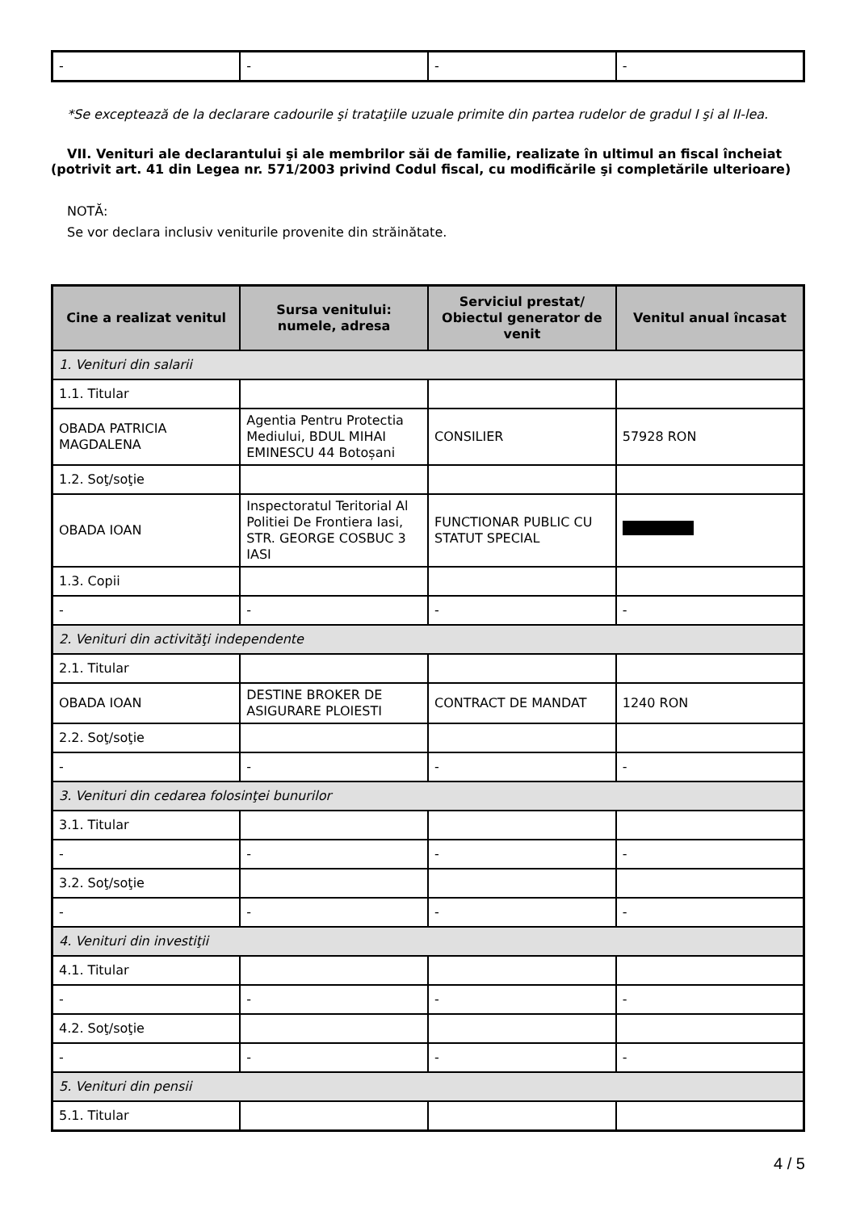| - | - | - | - |
*Se exceptează de la declarare cadourile şi trataţiile uzuale primite din partea rudelor de gradul I şi al II-lea.
VII. Venituri ale declarantului şi ale membrilor săi de familie, realizate în ultimul an fiscal încheiat (potrivit art. 41 din Legea nr. 571/2003 privind Codul fiscal, cu modificările şi completările ulterioare)
NOTĂ:
Se vor declara inclusiv veniturile provenite din străinătate.
| Cine a realizat venitul | Sursa venitului: numele, adresa | Serviciul prestat/ Obiectul generator de venit | Venitul anual încasat |
| --- | --- | --- | --- |
| 1. Venituri din salarii | | | |
| 1.1. Titular | | | |
| OBADA PATRICIA MAGDALENA | Agentia Pentru Protectia Mediului, BDUL MIHAI EMINESCU 44 Botoșani | CONSILIER | 57928 RON |
| 1.2. Soţ/soţie | | | |
| OBADA IOAN | Inspectoratul Teritorial Al Politiei De Frontiera Iasi, STR. GEORGE COSBUC 3 IASI | FUNCTIONAR PUBLIC CU STATUT SPECIAL | |
| 1.3. Copii | | | |
| - | - | - | - |
| 2. Venituri din activităţi independente | | | |
| 2.1. Titular | | | |
| OBADA IOAN | DESTINE BROKER DE ASIGURARE PLOIESTI | CONTRACT DE MANDAT | 1240 RON |
| 2.2. Soţ/soţie | | | |
| - | - | - | - |
| 3. Venituri din cedarea folosinţei bunurilor | | | |
| 3.1. Titular | | | |
| - | - | - | - |
| 3.2. Soţ/soţie | | | |
| - | - | - | - |
| 4. Venituri din investiţii | | | |
| 4.1. Titular | | | |
| - | - | - | - |
| 4.2. Soţ/soţie | | | |
| - | - | - | - |
| 5. Venituri din pensii | | | |
| 5.1. Titular | | | |
4 / 5